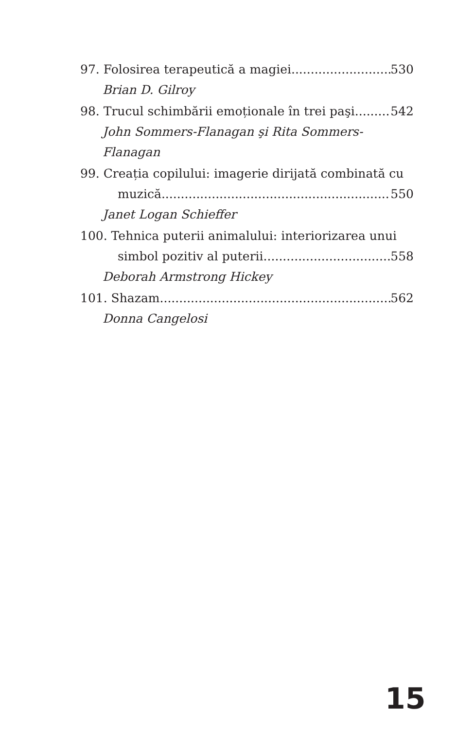97. Folosirea terapeutică a magiei 530
Brian D. Gilroy
98. Trucul schimbării emoționale în trei paşi 542
John Sommers-Flanagan şi Rita Sommers-Flanagan
99. Creația copilului: imagerie dirijată combinată cu
muzică 550
Janet Logan Schieffer
100. Tehnica puterii animalului: interiorizarea unui
simbol pozitiv al puterii 558
Deborah Armstrong Hickey
101. Shazam 562
Donna Cangelosi
15